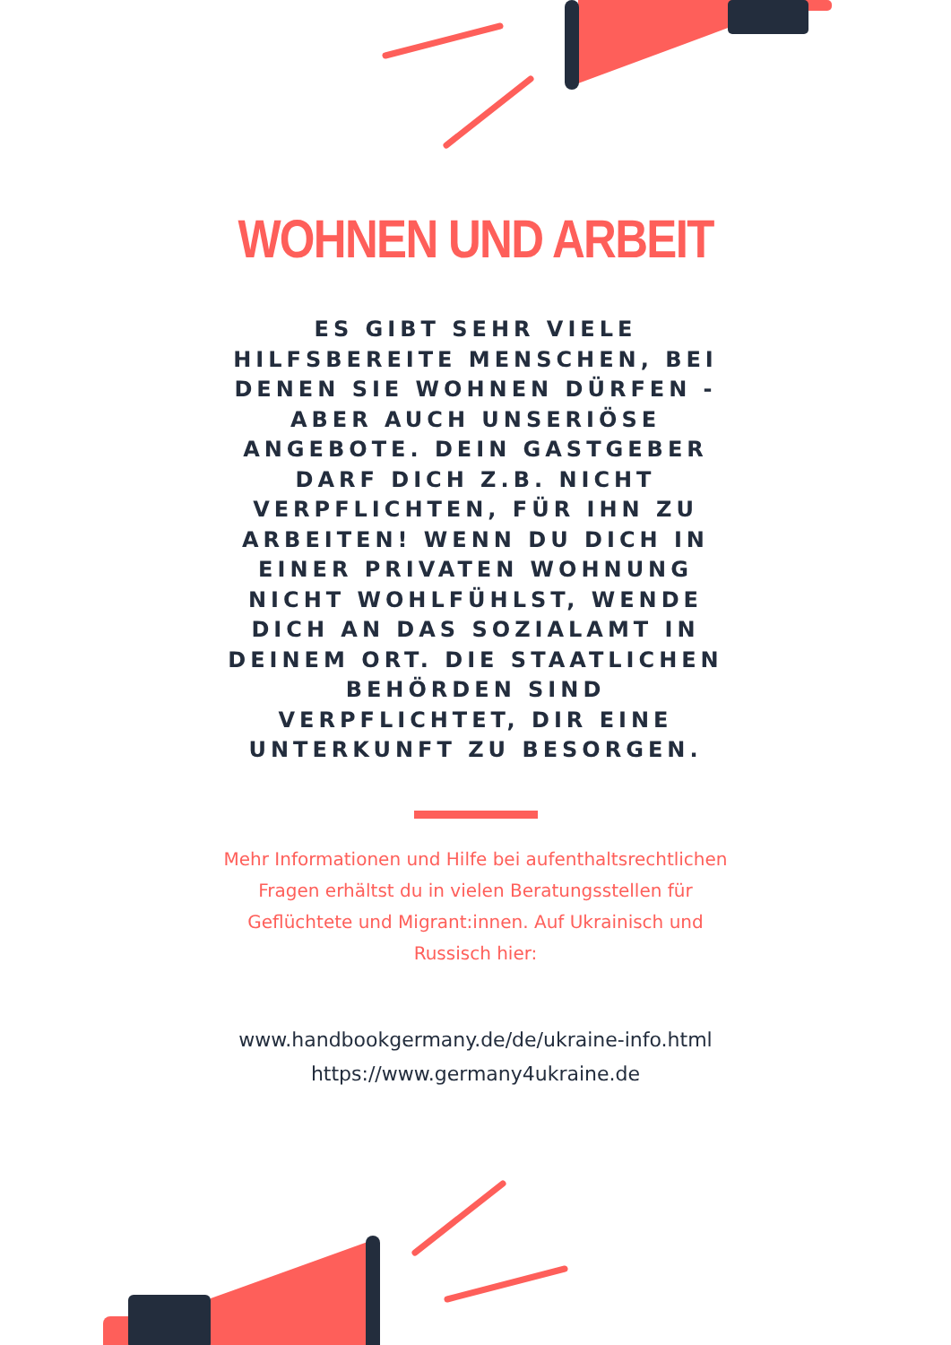WOHNEN UND ARBEIT
ES GIBT SEHR VIELE HILFSBEREITE MENSCHEN, BEI DENEN SIE WOHNEN DÜRFEN - ABER AUCH UNSERIÖSE ANGEBOTE. DEIN GASTGEBER DARF DICH Z.B. NICHT VERPFLICHTEN, FÜR IHN ZU ARBEITEN! WENN DU DICH IN EINER PRIVATEN WOHNUNG NICHT WOHLFÜHLST, WENDE DICH AN DAS SOZIALAMT IN DEINEM ORT. DIE STAATLICHEN BEHÖRDEN SIND VERPFLICHTET, DIR EINE UNTERKUNFT ZU BESORGEN.
Mehr Informationen und Hilfe bei aufenthaltsrechtlichen Fragen erhältst du in vielen Beratungsstellen für Geflüchtete und Migrant:innen. Auf Ukrainisch und Russisch hier:
www.handbookgermany.de/de/ukraine-info.html
https://www.germany4ukraine.de